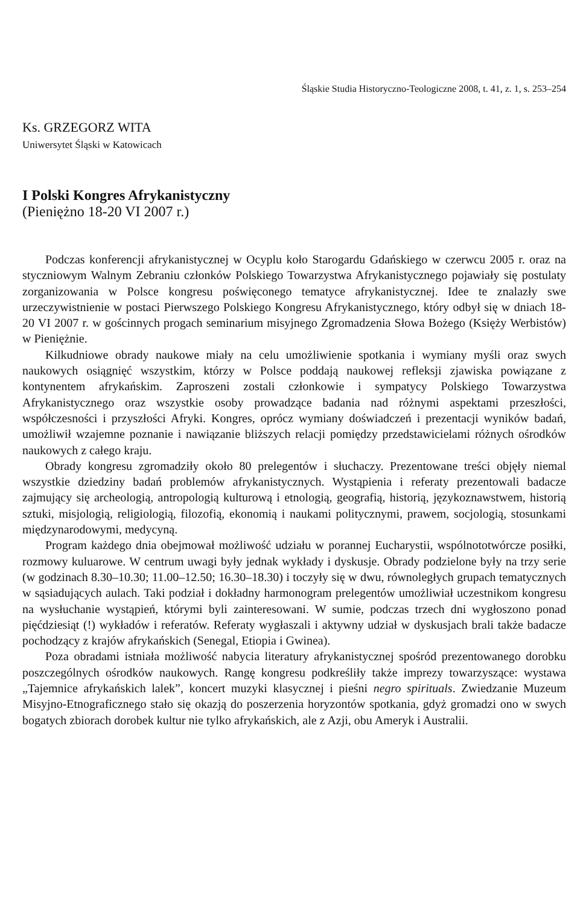Śląskie Studia Historyczno-Teologiczne 2008, t. 41, z. 1, s. 253–254
Ks. GRZEGORZ WITA
Uniwersytet Śląski w Katowicach
I Polski Kongres Afrykanistyczny
(Pieniężno 18-20 VI 2007 r.)
Podczas konferencji afrykanistycznej w Ocyplu koło Starogardu Gdańskiego w czerwcu 2005 r. oraz na styczniowym Walnym Zebraniu członków Polskiego Towarzystwa Afrykanistycznego pojawiały się postulaty zorganizowania w Polsce kongresu poświęconego tematyce afrykanistycznej. Idee te znalazły swe urzeczywistnienie w postaci Pierwszego Polskiego Kongresu Afrykanistycznego, który odbył się w dniach 18-20 VI 2007 r. w gościnnych progach seminarium misyjnego Zgromadzenia Słowa Bożego (Księży Werbistów) w Pieniężnie.
Kilkudniowe obrady naukowe miały na celu umożliwienie spotkania i wymiany myśli oraz swych naukowych osiągnięć wszystkim, którzy w Polsce poddają naukowej refleksji zjawiska powiązane z kontynentem afrykańskim. Zaproszeni zostali członkowie i sympatycy Polskiego Towarzystwa Afrykanistycznego oraz wszystkie osoby prowadzące badania nad różnymi aspektami przeszłości, współczesności i przyszłości Afryki. Kongres, oprócz wymiany doświadczeń i prezentacji wyników badań, umożliwił wzajemne poznanie i nawiązanie bliższych relacji pomiędzy przedstawicielami różnych ośrodków naukowych z całego kraju.
Obrady kongresu zgromadziły około 80 prelegentów i słuchaczy. Prezentowane treści objęły niemal wszystkie dziedziny badań problemów afrykanistycznych. Wystąpienia i referaty prezentowali badacze zajmujący się archeologią, antropologią kulturową i etnologią, geografią, historią, językoznawstwem, historią sztuki, misjologią, religiologią, filozofią, ekonomią i naukami politycznymi, prawem, socjologią, stosunkami międzynarodowymi, medycyną.
Program każdego dnia obejmował możliwość udziału w porannej Eucharystii, wspólnototwórcze posiłki, rozmowy kuluarowe. W centrum uwagi były jednak wykłady i dyskusje. Obrady podzielone były na trzy serie (w godzinach 8.30–10.30; 11.00–12.50; 16.30–18.30) i toczyły się w dwu, równoległych grupach tematycznych w sąsiadujących aulach. Taki podział i dokładny harmonogram prelegentów umożliwiał uczestnikom kongresu na wysłuchanie wystąpień, którymi byli zainteresowani. W sumie, podczas trzech dni wygłoszono ponad pięćdziesiąt (!) wykładów i referatów. Referaty wygłaszali i aktywny udział w dyskusjach brali także badacze pochodzący z krajów afrykańskich (Senegal, Etiopia i Gwinea).
Poza obradami istniała możliwość nabycia literatury afrykanistycznej spośród prezentowanego dorobku poszczególnych ośrodków naukowych. Rangę kongresu podkreśliły także imprezy towarzyszące: wystawa „Tajemnice afrykańskich lalek”, koncert muzyki klasycznej i pieśni negro spirituals. Zwiedzanie Muzeum Misyjno-Etnograficznego stało się okazją do poszerzenia horyzontów spotkania, gdyż gromadzi ono w swych bogatych zbiorach dorobek kultur nie tylko afrykańskich, ale z Azji, obu Ameryk i Australii.